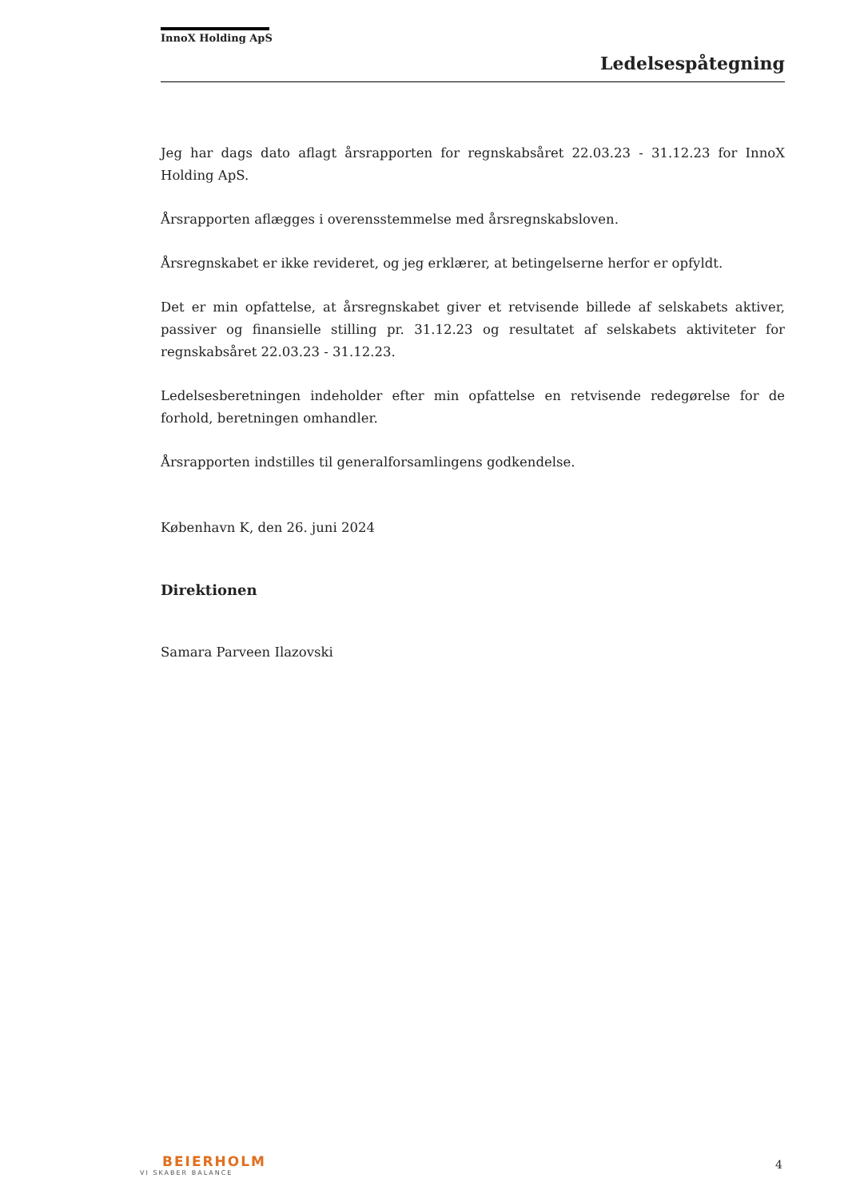InnoX Holding ApS
Ledelsespåtegning
Jeg har dags dato aflagt årsrapporten for regnskabsåret 22.03.23 - 31.12.23 for InnoX Holding ApS.
Årsrapporten aflægges i overensstemmelse med årsregnskabsloven.
Årsregnskabet er ikke revideret, og jeg erklærer, at betingelserne herfor er opfyldt.
Det er min opfattelse, at årsregnskabet giver et retvisende billede af selskabets aktiver, passiver og finansielle stilling pr. 31.12.23 og resultatet af selskabets aktiviteter for regnskabsåret 22.03.23 - 31.12.23.
Ledelsesberetningen indeholder efter min opfattelse en retvisende redegørelse for de forhold, beretningen omhandler.
Årsrapporten indstilles til generalforsamlingens godkendelse.
København K, den 26. juni 2024
Direktionen
Samara Parveen Ilazovski
BEIERHOLM
VI SKABER BALANCE
4